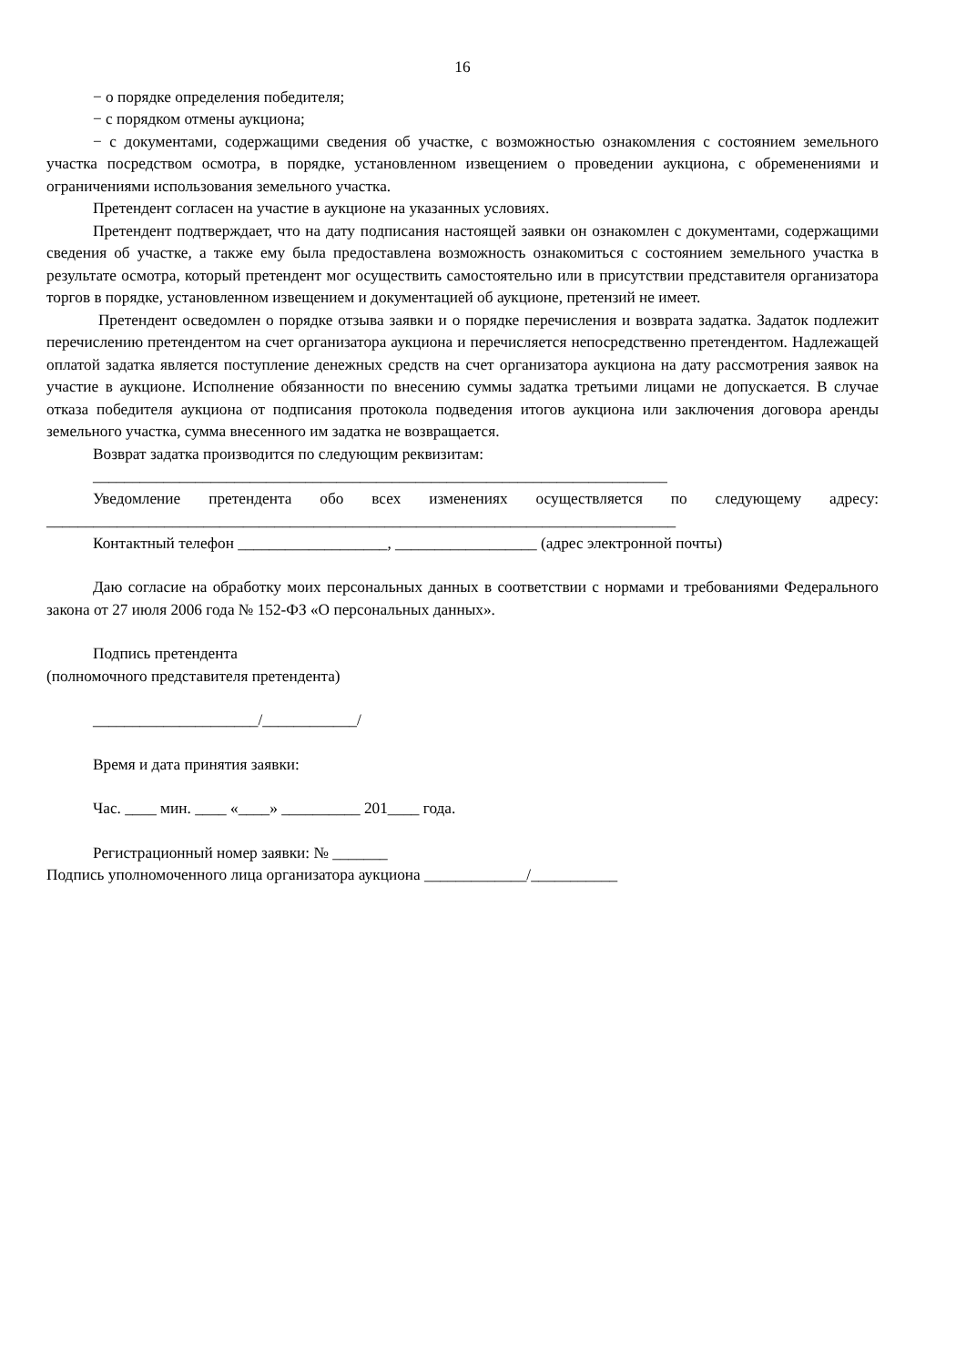16
− о порядке определения победителя;
− с порядком отмены аукциона;
− с документами, содержащими сведения об участке, с возможностью ознакомления с состоянием земельного участка посредством осмотра, в порядке, установленном извещением о проведении аукциона, с обременениями и ограничениями использования земельного участка.
Претендент согласен на участие в аукционе на указанных условиях.
Претендент подтверждает, что на дату подписания настоящей заявки он ознакомлен с документами, содержащими сведения об участке, а также ему была предоставлена возможность ознакомиться с состоянием земельного участка в результате осмотра, который претендент мог осуществить самостоятельно или в присутствии представителя организатора торгов в порядке, установленном извещением и документацией об аукционе, претензий не имеет.
Претендент осведомлен о порядке отзыва заявки и о порядке перечисления и возврата задатка. Задаток подлежит перечислению претендентом на счет организатора аукциона и перечисляется непосредственно претендентом. Надлежащей оплатой задатка является поступление денежных средств на счет организатора аукциона на дату рассмотрения заявок на участие в аукционе. Исполнение обязанности по внесению суммы задатка третьими лицами не допускается. В случае отказа победителя аукциона от подписания протокола подведения итогов аукциона или заключения договора аренды земельного участка, сумма внесенного им задатка не возвращается.
Возврат задатка производится по следующим реквизитам:
_________________________________________________________________________
Уведомление претендента обо всех изменениях осуществляется по следующему адресу: ________________________________________________________________________________
Контактный телефон ___________________, __________________ (адрес электронной почты)
Даю согласие на обработку моих персональных данных в соответствии с нормами и требованиями Федерального закона от 27 июля 2006 года № 152-ФЗ «О персональных данных».
Подпись претендента
(полномочного представителя претендента)
_____________________/____________/
Время и дата принятия заявки:
Час. ____ мин. ____ «____» __________ 201____ года.
Регистрационный номер заявки: № _______
Подпись уполномоченного лица организатора аукциона _____________/___________